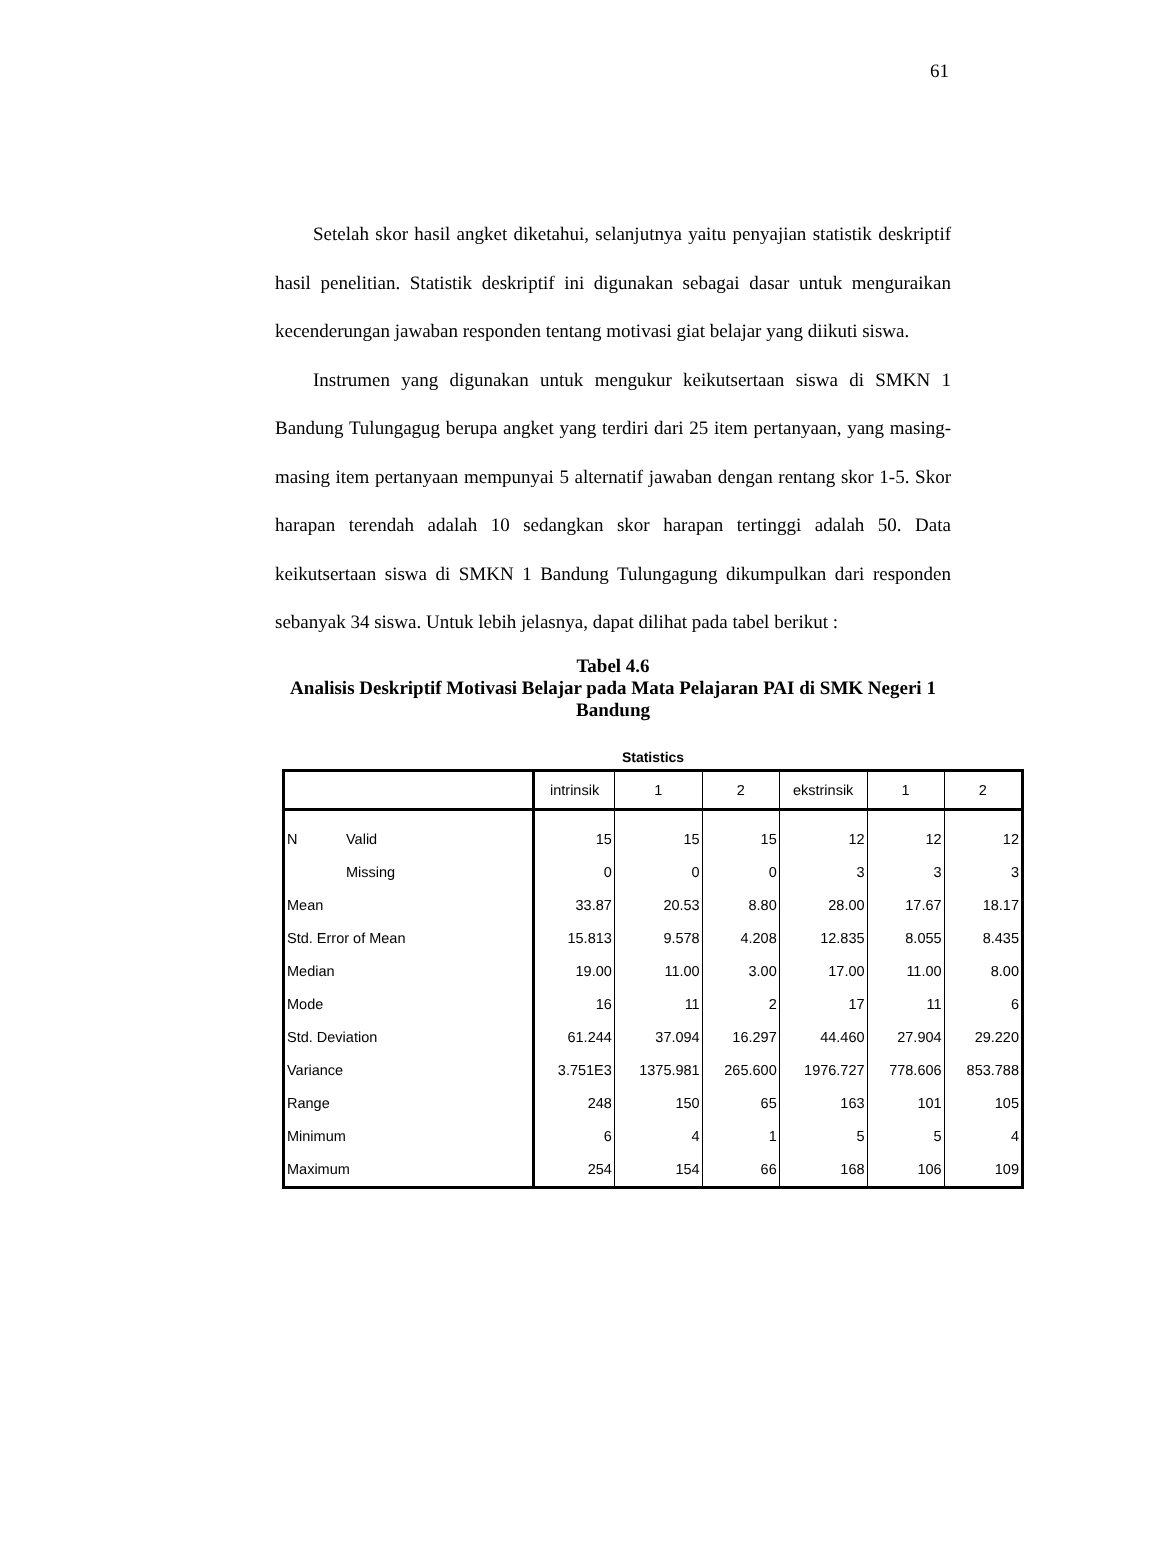61
Setelah skor hasil angket diketahui, selanjutnya yaitu penyajian statistik deskriptif hasil penelitian. Statistik deskriptif ini digunakan sebagai dasar untuk menguraikan kecenderungan jawaban responden tentang motivasi giat belajar yang diikuti siswa.
Instrumen yang digunakan untuk mengukur keikutsertaan siswa di SMKN 1 Bandung Tulungagug berupa angket yang terdiri dari 25 item pertanyaan, yang masing-masing item pertanyaan mempunyai 5 alternatif jawaban dengan rentang skor 1-5. Skor harapan terendah adalah 10 sedangkan skor harapan tertinggi adalah 50. Data keikutsertaan siswa di SMKN 1 Bandung Tulungagung dikumpulkan dari responden sebanyak 34 siswa. Untuk lebih jelasnya, dapat dilihat pada tabel berikut :
Tabel 4.6
Analisis Deskriptif Motivasi Belajar pada Mata Pelajaran PAI di SMK Negeri 1 Bandung
Statistics
| | | intrinsik | 1 | 2 | ekstrinsik | 1 | 2 |
| --- | --- | --- | --- | --- | --- | --- | --- |
| N | Valid | 15 | 15 | 15 | 12 | 12 | 12 |
| | Missing | 0 | 0 | 0 | 3 | 3 | 3 |
| Mean | | 33.87 | 20.53 | 8.80 | 28.00 | 17.67 | 18.17 |
| Std. Error of Mean | | 15.813 | 9.578 | 4.208 | 12.835 | 8.055 | 8.435 |
| Median | | 19.00 | 11.00 | 3.00 | 17.00 | 11.00 | 8.00 |
| Mode | | 16 | 11 | 2 | 17 | 11 | 6 |
| Std. Deviation | | 61.244 | 37.094 | 16.297 | 44.460 | 27.904 | 29.220 |
| Variance | | 3.751E3 | 1375.981 | 265.600 | 1976.727 | 778.606 | 853.788 |
| Range | | 248 | 150 | 65 | 163 | 101 | 105 |
| Minimum | | 6 | 4 | 1 | 5 | 5 | 4 |
| Maximum | | 254 | 154 | 66 | 168 | 106 | 109 |